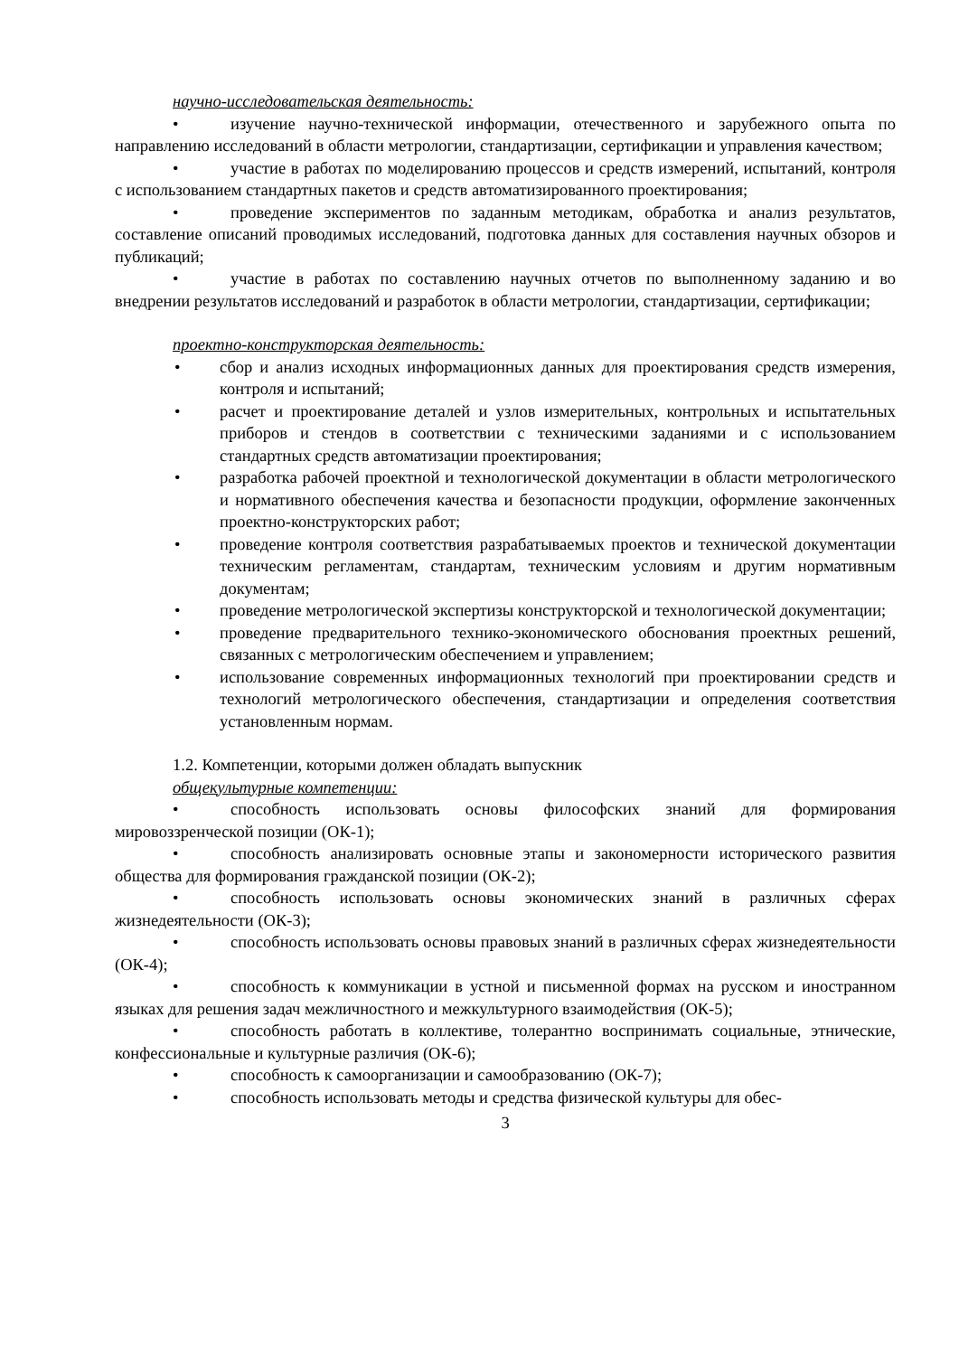научно-исследовательская деятельность:
• изучение научно-технической информации, отечественного и зарубежного опыта по направлению исследований в области метрологии, стандартизации, сертификации и управления качеством;
• участие в работах по моделированию процессов и средств измерений, испытаний, контроля с использованием стандартных пакетов и средств автоматизированного проектирования;
• проведение экспериментов по заданным методикам, обработка и анализ результатов, составление описаний проводимых исследований, подготовка данных для составления научных обзоров и публикаций;
• участие в работах по составлению научных отчетов по выполненному заданию и во внедрении результатов исследований и разработок в области метрологии, стандартизации, сертификации;
проектно-конструкторская деятельность:
• сбор и анализ исходных информационных данных для проектирования средств измерения, контроля и испытаний;
• расчет и проектирование деталей и узлов измерительных, контрольных и испытательных приборов и стендов в соответствии с техническими заданиями и с использованием стандартных средств автоматизации проектирования;
• разработка рабочей проектной и технологической документации в области метрологического и нормативного обеспечения качества и безопасности продукции, оформление законченных проектно-конструкторских работ;
• проведение контроля соответствия разрабатываемых проектов и технической документации техническим регламентам, стандартам, техническим условиям и другим нормативным документам;
• проведение метрологической экспертизы конструкторской и технологической документации;
• проведение предварительного технико-экономического обоснования проектных решений, связанных с метрологическим обеспечением и управлением;
• использование современных информационных технологий при проектировании средств и технологий метрологического обеспечения, стандартизации и определения соответствия установленным нормам.
1.2. Компетенции, которыми должен обладать выпускник
общекультурные компетенции:
• способность использовать основы философских знаний для формирования мировоззренческой позиции (ОК-1);
• способность анализировать основные этапы и закономерности исторического развития общества для формирования гражданской позиции (ОК-2);
• способность использовать основы экономических знаний в различных сферах жизнедеятельности (ОК-3);
• способность использовать основы правовых знаний в различных сферах жизнедеятельности (ОК-4);
• способность к коммуникации в устной и письменной формах на русском и иностранном языках для решения задач межличностного и межкультурного взаимодействия (ОК-5);
• способность работать в коллективе, толерантно воспринимать социальные, этнические, конфессиональные и культурные различия (ОК-6);
• способность к самоорганизации и самообразованию (ОК-7);
• способность использовать методы и средства физической культуры для обес-
3